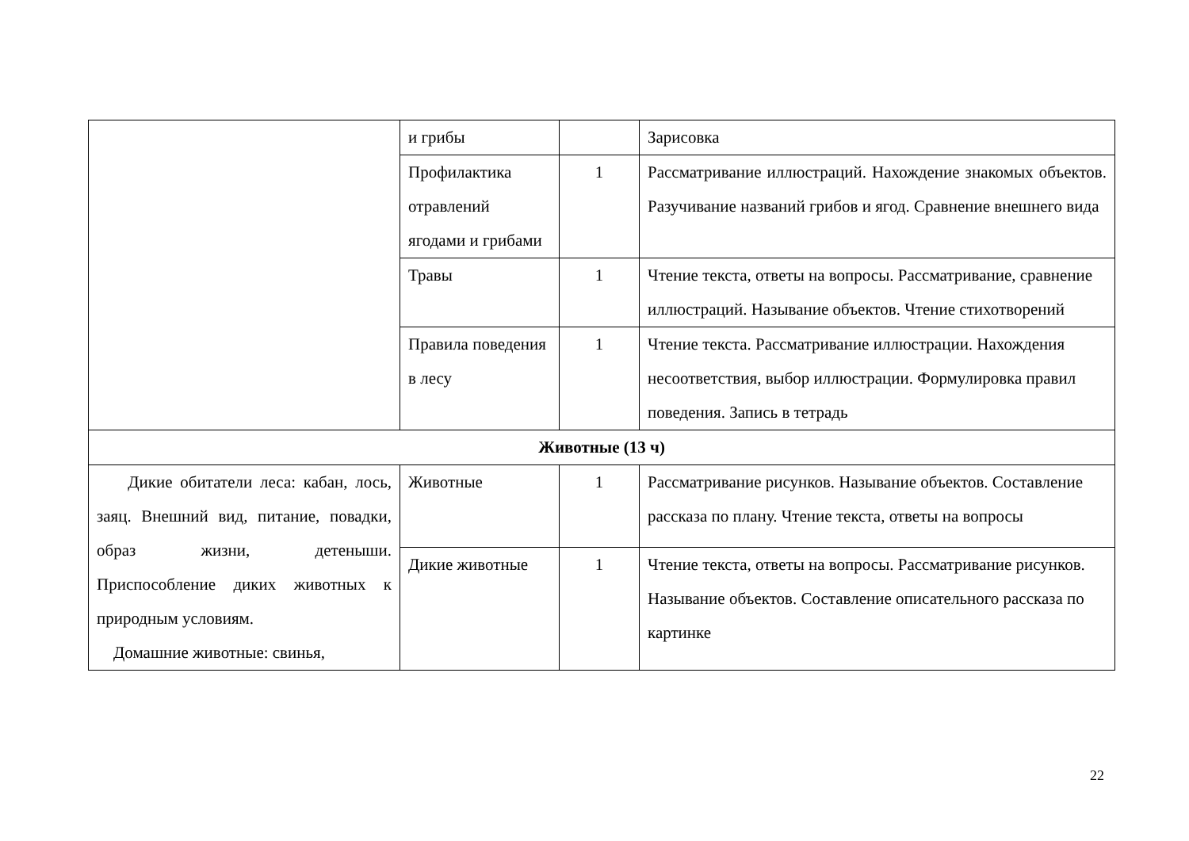| | и грибы | | Зарисовка |
| | Профилактика отравлений ягодами и грибами | 1 | Рассматривание иллюстраций. Нахождение знакомых объектов. Разучивание названий грибов и ягод. Сравнение внешнего вида |
| | Травы | 1 | Чтение текста, ответы на вопросы. Рассматривание, сравнение иллюстраций. Называние объектов. Чтение стихотворений |
| | Правила поведения в лесу | 1 | Чтение текста. Рассматривание иллюстрации. Нахождения несоответствия, выбор иллюстрации. Формулировка правил поведения. Запись в тетрадь |
| Животные (13 ч) | | | |
| Дикие обитатели леса: кабан, лось, заяц. Внешний вид, питание, повадки, образ жизни, детеныши. Приспособление диких животных к природным условиям. Домашние животные: свинья, | Животные | 1 | Рассматривание рисунков. Называние объектов. Составление рассказа по плану. Чтение текста, ответы на вопросы |
| | Дикие животные | 1 | Чтение текста, ответы на вопросы. Рассматривание рисунков. Называние объектов. Составление описательного рассказа по картинке |
22